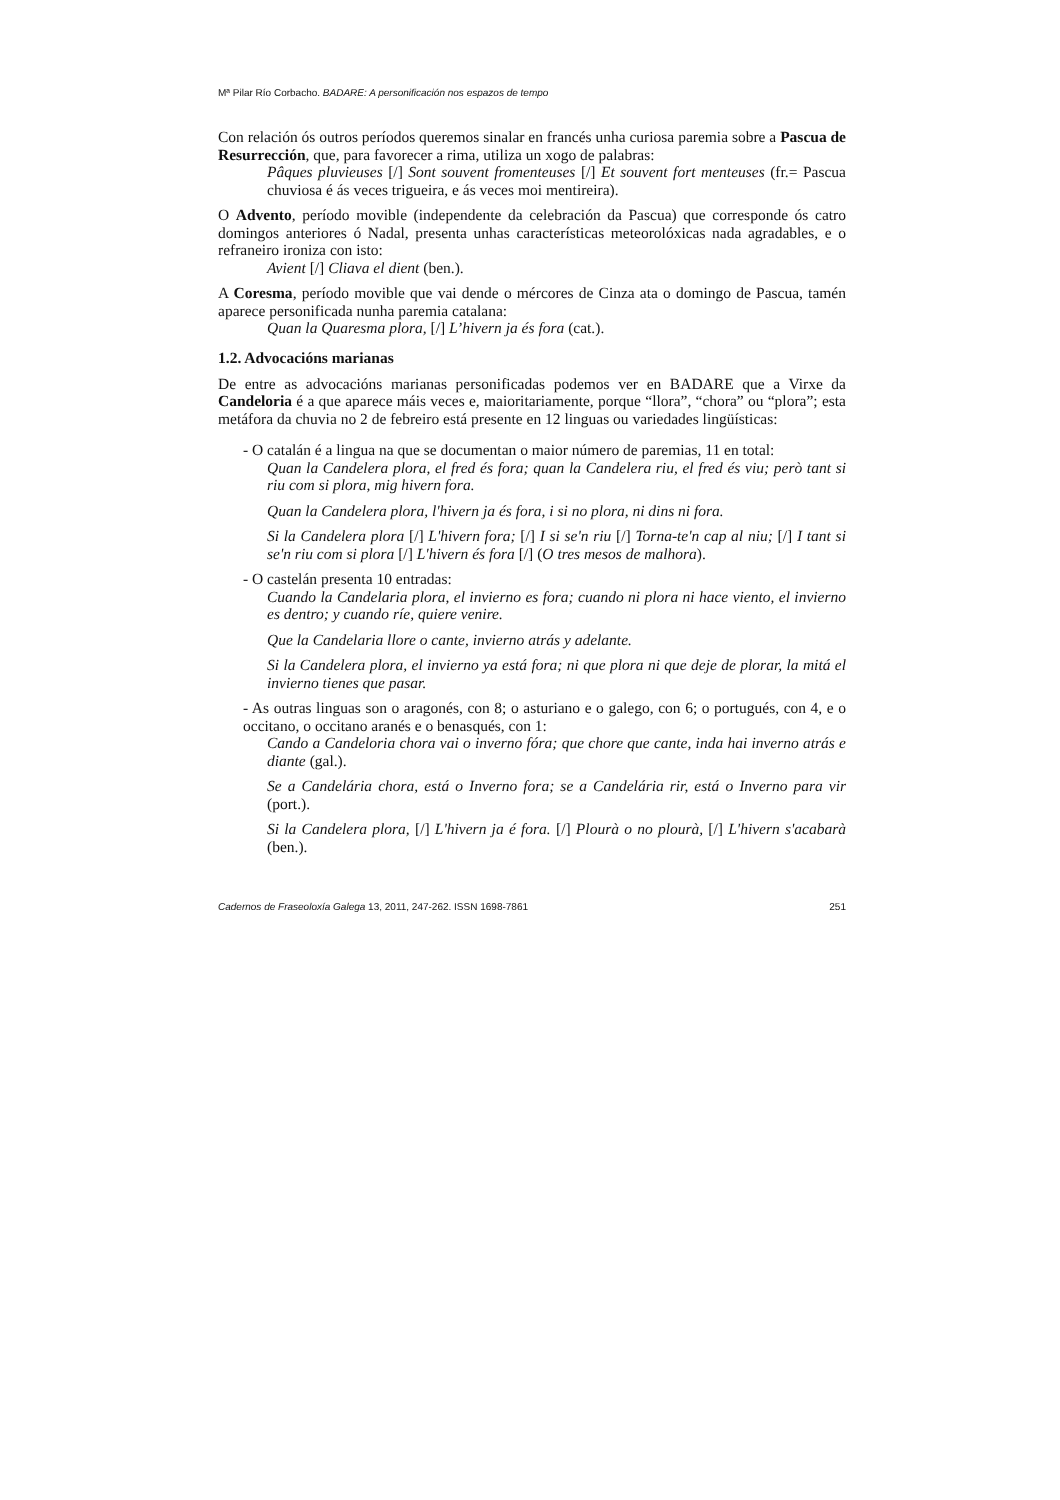Mª Pilar Río Corbacho. BADARE: A personificación nos espazos de tempo
Con relación ós outros períodos queremos sinalar en francés unha curiosa paremia sobre a Pascua de Resurrección, que, para favorecer a rima, utiliza un xogo de palabras:
Pâques pluvieuses [/] Sont souvent fromenteuses [/] Et souvent fort menteuses (fr.= Pascua chuviosa é ás veces trigueira, e ás veces moi mentireira).
O Advento, período movible (independente da celebración da Pascua) que corresponde ós catro domingos anteriores ó Nadal, presenta unhas características meteorolóxicas nada agradables, e o refraneiro ironiza con isto:
Avient [/] Cliava el dient (ben.).
A Coresma, período movible que vai dende o mércores de Cinza ata o domingo de Pascua, tamén aparece personificada nunha paremia catalana:
Quan la Quaresma plora, [/] L’hivern ja és fora (cat.).
1.2. Advocacións marianas
De entre as advocacións marianas personificadas podemos ver en BADARE que a Virxe da Candeloria é a que aparece máis veces e, maioritariamente, porque “llora”, “chora” ou “plora”; esta metáfora da chuvia no 2 de febreiro está presente en 12 linguas ou variedades lingüísticas:
- O catalán é a lingua na que se documentan o maior número de paremias, 11 en total:
Quan la Candelera plora, el fred és fora; quan la Candelera riu, el fred és viu; però tant si riu com si plora, mig hivern fora.
Quan la Candelera plora, l'hivern ja és fora, i si no plora, ni dins ni fora.
Si la Candelera plora [/] L'hivern fora; [/] I si se'n riu [/] Torna-te'n cap al niu; [/] I tant si se'n riu com si plora [/] L'hivern és fora [/] (O tres mesos de malhora).
- O castelán presenta 10 entradas:
Cuando la Candelaria plora, el invierno es fora; cuando ni plora ni hace viento, el invierno es dentro; y cuando ríe, quiere venire.
Que la Candelaria llore o cante, invierno atrás y adelante.
Si la Candelera plora, el invierno ya está fora; ni que plora ni que deje de plorar, la mitá el invierno tienes que pasar.
- As outras linguas son o aragonés, con 8; o asturiano e o galego, con 6; o portugués, con 4, e o occitano, o occitano aranés e o benasqués, con 1:
Cando a Candeloria chora vai o inverno fóra; que chore que cante, inda hai inverno atrás e diante (gal.).
Se a Candelária chora, está o Inverno fora; se a Candelária rir, está o Inverno para vir (port.).
Si la Candelera plora, [/] L'hivern ja é fora. [/] Plourà o no plourà, [/] L'hivern s'acabarà (ben.).
Cadernos de Fraseoloxía Galega 13, 2011, 247-262. ISSN 1698-7861 251